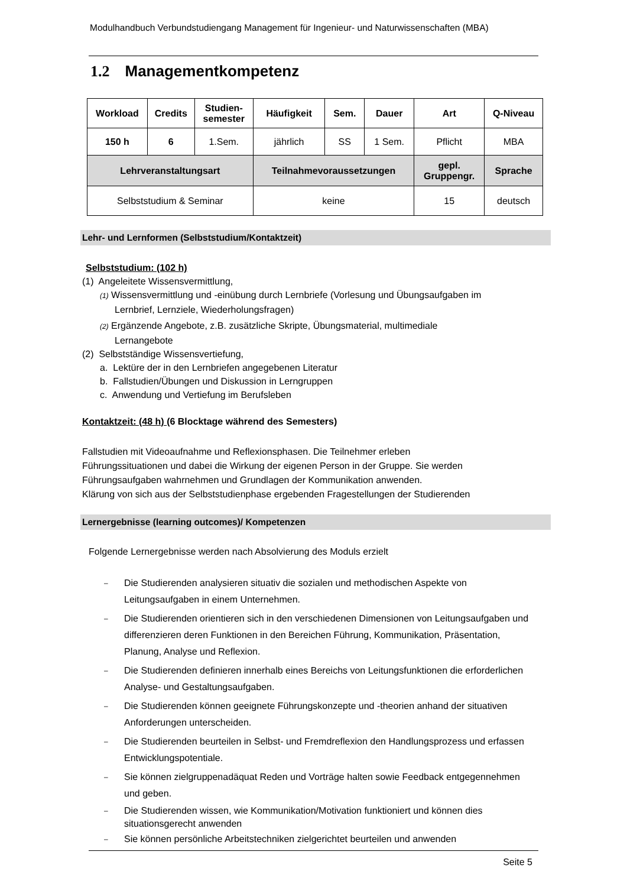Modulhandbuch Verbundstudiengang Management für Ingenieur- und Naturwissenschaften (MBA)
1.2 Managementkompetenz
| Workload | Credits | Studien- semester | Häufigkeit | Sem. | Dauer | Art | Q-Niveau |
| --- | --- | --- | --- | --- | --- | --- | --- |
| 150 h | 6 | 1.Sem. | jährlich | SS | 1 Sem. | Pflicht | MBA |
| Lehrveranstaltungsart | | | Teilnahmevoraussetzungen | | | gepl. Gruppengr. | Sprache |
| Selbststudium & Seminar | | | keine | | | 15 | deutsch |
Lehr- und Lernformen (Selbststudium/Kontaktzeit)
Selbststudium: (102 h)
(1) Angeleitete Wissensvermittlung,
(1) Wissensvermittlung und -einübung durch Lernbriefe (Vorlesung und Übungsaufgaben im
Lernbrief, Lernziele, Wiederholungsfragen)
(2) Ergänzende Angebote, z.B. zusätzliche Skripte, Übungsmaterial, multimediale
Lernangebote
(2) Selbstständige Wissensvertiefung,
a. Lektüre der in den Lernbriefen angegebenen Literatur
b. Fallstudien/Übungen und Diskussion in Lerngruppen
c. Anwendung und Vertiefung im Berufsleben
Kontaktzeit: (48 h) (6 Blocktage während des Semesters)
Fallstudien mit Videoaufnahme und Reflexionsphasen. Die Teilnehmer erleben
Führungssituationen und dabei die Wirkung der eigenen Person in der Gruppe. Sie werden
Führungsaufgaben wahrnehmen und Grundlagen der Kommunikation anwenden.
Klärung von sich aus der Selbststudienphase ergebenden Fragestellungen der Studierenden
Lernergebnisse (learning outcomes)/ Kompetenzen
Folgende Lernergebnisse werden nach Absolvierung des Moduls erzielt
–
Die Studierenden analysieren situativ die sozialen und methodischen Aspekte von Leitungsaufgaben in einem Unternehmen.
–
Die Studierenden orientieren sich in den verschiedenen Dimensionen von Leitungsaufgaben und differenzieren deren Funktionen in den Bereichen Führung, Kommunikation, Präsentation, Planung, Analyse und Reflexion.
–
Die Studierenden definieren innerhalb eines Bereichs von Leitungsfunktionen die erforderlichen Analyse- und Gestaltungsaufgaben.
–
Die Studierenden können geeignete Führungskonzepte und -theorien anhand der situativen Anforderungen unterscheiden.
–
Die Studierenden beurteilen in Selbst- und Fremdreflexion den Handlungsprozess und erfassen Entwicklungspotentiale.
–
Sie können zielgruppenadäquat Reden und Vorträge halten sowie Feedback entgegennehmen und geben.
–
Die Studierenden wissen, wie Kommunikation/Motivation funktioniert und können dies situationsgerecht anwenden
–
Sie können persönliche Arbeitstechniken zielgerichtet beurteilen und anwenden
Seite 5